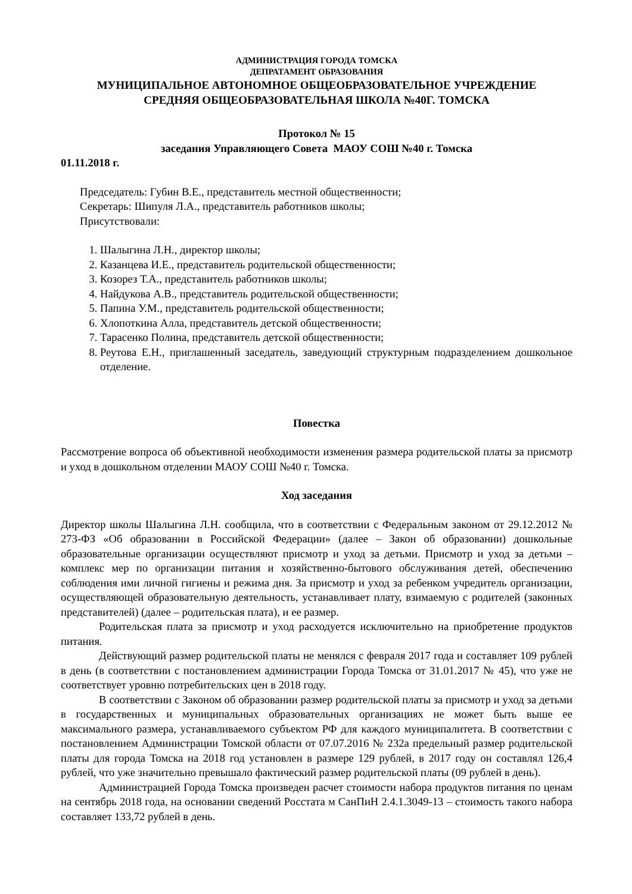АДМИНИСТРАЦИЯ ГОРОДА ТОМСКА
ДЕПРАТАМЕНТ ОБРАЗОВАНИЯ
МУНИЦИПАЛЬНОЕ АВТОНОМНОЕ ОБЩЕОБРАЗОВАТЕЛЬНОЕ УЧРЕЖДЕНИЕ
СРЕДНЯЯ ОБЩЕОБРАЗОВАТЕЛЬНАЯ ШКОЛА №40Г. ТОМСКА
Протокол № 15
заседания Управляющего Совета МАОУ СОШ №40 г. Томска
01.11.2018 г.
Председатель: Губин В.Е., представитель местной общественности;
Секретарь: Шипуля Л.А., представитель работников школы;
Присутствовали:
1. Шалыгина Л.Н., директор школы;
2. Казанцева И.Е., представитель родительской общественности;
3. Козорез Т.А., представитель работников школы;
4. Найдукова А.В., представитель родительской общественности;
5. Папина У.М., представитель родительской общественности;
6. Хлопоткина Алла, представитель детской общественности;
7. Тарасенко Полина, представитель детской общественности;
8. Реутова Е.Н., приглашенный заседатель, заведующий структурным подразделением дошкольное отделение.
Повестка
Рассмотрение вопроса об объективной необходимости изменения размера родительской платы за присмотр и уход в дошкольном отделении МАОУ СОШ №40 г. Томска.
Ход заседания
Директор школы Шалыгина Л.Н. сообщила, что в соответствии с Федеральным законом от 29.12.2012 № 273-ФЗ «Об образовании в Российской Федерации» (далее – Закон об образовании) дошкольные образовательные организации осуществляют присмотр и уход за детьми. Присмотр и уход за детьми – комплекс мер по организации питания и хозяйственно-бытового обслуживания детей, обеспечению соблюдения ими личной гигиены и режима дня. За присмотр и уход за ребенком учредитель организации, осуществляющей образовательную деятельность, устанавливает плату, взимаемую с родителей (законных представителей) (далее – родительская плата), и ее размер.
Родительская плата за присмотр и уход расходуется исключительно на приобретение продуктов питания.
Действующий размер родительской платы не менялся с февраля 2017 года и составляет 109 рублей в день (в соответствии с постановлением администрации Города Томска от 31.01.2017 № 45), что уже не соответствует уровню потребительских цен в 2018 году.
В соответствии с Законом об образовании размер родительской платы за присмотр и уход за детьми в государственных и муниципальных образовательных организациях не может быть выше ее максимального размера, устанавливаемого субъектом РФ для каждого муниципалитета. В соответствии с постановлением Администрации Томской области от 07.07.2016 № 232а предельный размер родительской платы для города Томска на 2018 год установлен в размере 129 рублей, в 2017 году он составлял 126,4 рублей, что уже значительно превышало фактический размер родительской платы (09 рублей в день).
Администрацией Города Томска произведен расчет стоимости набора продуктов питания по ценам на сентябрь 2018 года, на основании сведений Росстата м СанПиН 2.4.1.3049-13 – стоимость такого набора составляет 133,72 рублей в день.